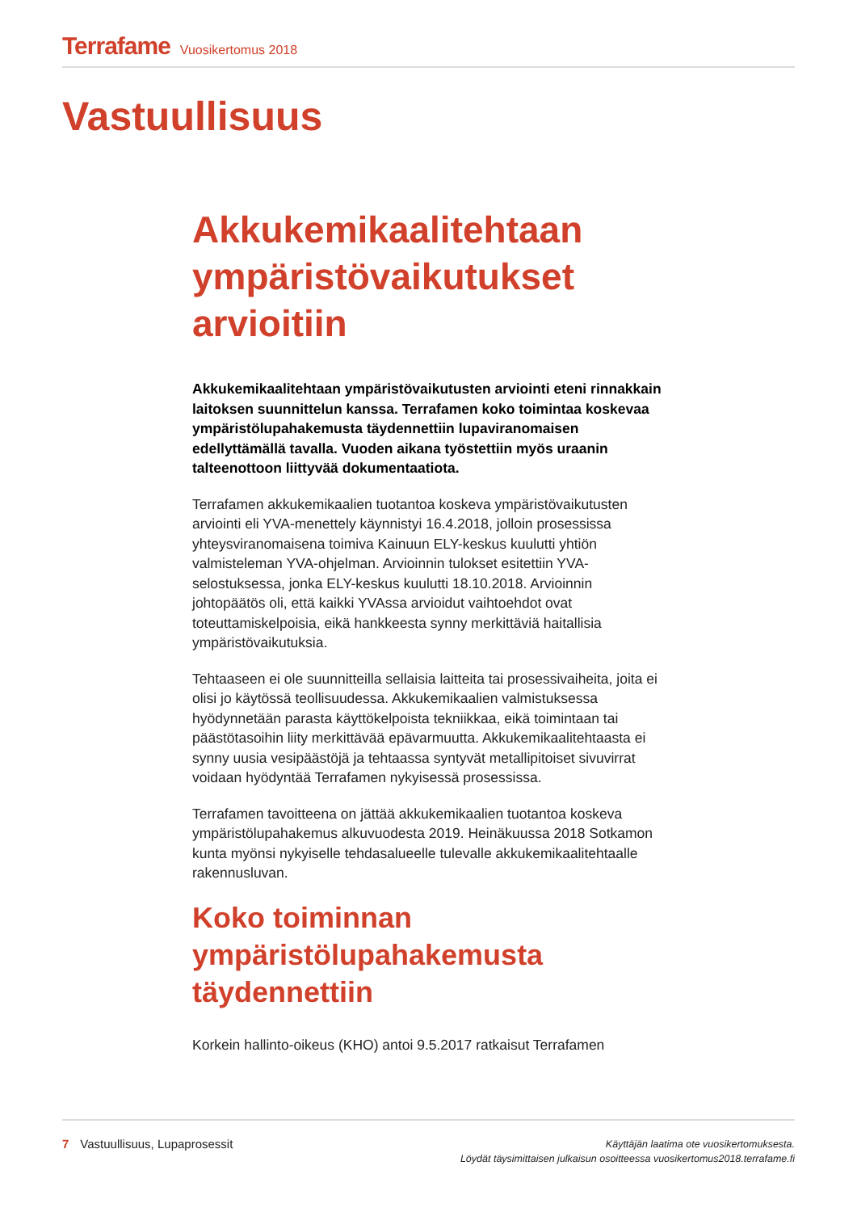Terrafame Vuosikertomus 2018
Vastuullisuus
Akkukemikaalitehtaan ympäristövaikutukset arvioitiin
Akkukemikaalitehtaan ympäristövaikutusten arviointi eteni rinnakkain laitoksen suunnittelun kanssa. Terrafamen koko toimintaa koskevaa ympäristölupahakemusta täydennettiin lupaviranomaisen edellyttämällä tavalla. Vuoden aikana työstettiin myös uraanin talteenottoon liittyvää dokumentaatiota.
Terrafamen akkukemikaalien tuotantoa koskeva ympäristövaikutusten arviointi eli YVA-menettely käynnistyi 16.4.2018, jolloin prosessissa yhteysviranomaisena toimiva Kainuun ELY-keskus kuulutti yhtiön valmisteleman YVA-ohjelman. Arvioinnin tulokset esitettiin YVA-selostuksessa, jonka ELY-keskus kuulutti 18.10.2018. Arvioinnin johtopäätös oli, että kaikki YVAssa arvioidut vaihtoehdot ovat toteuttamiskelpoisia, eikä hankkeesta synny merkittäviä haitallisia ympäristövaikutuksia.
Tehtaaseen ei ole suunnitteilla sellaisia laitteita tai prosessivaiheita, joita ei olisi jo käytössä teollisuudessa. Akkukemikaalien valmistuksessa hyödynnetään parasta käyttökelpoista tekniikkaa, eikä toimintaan tai päästötasoihin liity merkittävää epävarmuutta. Akkukemikaalitehtaasta ei synny uusia vesipäästöjä ja tehtaassa syntyvät metallipitoiset sivuvirrat voidaan hyödyntää Terrafamen nykyisessä prosessissa.
Terrafamen tavoitteena on jättää akkukemikaalien tuotantoa koskeva ympäristölupahakemus alkuvuodesta 2019. Heinäkuussa 2018 Sotkamon kunta myönsi nykyiselle tehdasalueelle tulevalle akkukemikaalitehtaalle rakennusluvan.
Koko toiminnan ympäristölupahakemusta täydennettiin
Korkein hallinto-oikeus (KHO) antoi 9.5.2017 ratkaisut Terrafamen
7 Vastuullisuus, Lupaprosessit
Käyttäjän laatima ote vuosikertomuksesta.
Löydät täysimittaisen julkaisun osoitteessa vuosikertomus2018.terrafame.fi